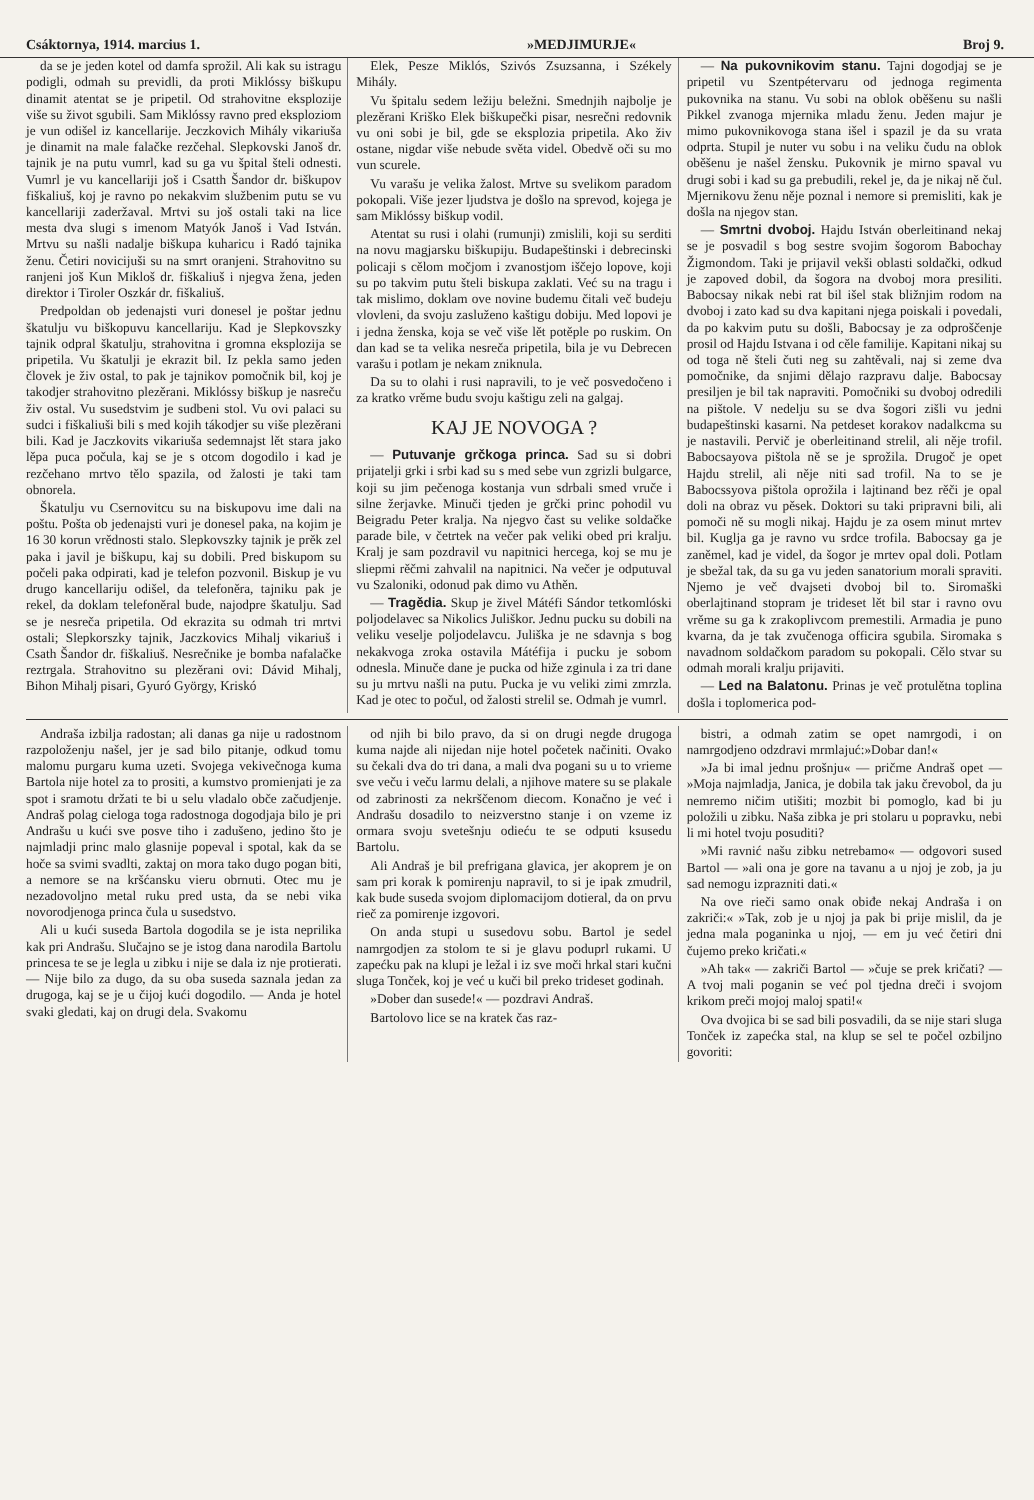Csáktornya, 1914. marcius 1. »MEDJIMURJE« Broj 9.
da se je jeden kotel od damfa sprožil. Ali kak su istragu podigli, odmah su previdli, da proti Miklóssy biškupu dinamit atentat se je pripetil. Od strahovitne eksplozije više su život sgubili. Sam Miklóssy ravno pred eksploziom je vun odišel iz kancellarije. Jeczkovich Mihály vikariuša je dinamit na male falačke rezčehal. Slepkovski Janoš dr. tajnik je na putu vumrl, kad su ga vu špital šteli odnesti. Vumrl je vu kancellariji još i Csatth Šandor dr. biškupov fiškaliuš, koj je ravno po nekakvim službenim putu se vu kancellariji zaderžaval. Mrtvi su još ostali taki na lice mesta dva slugi s imenom Matyók Janoš i Vad István. Mrtvu su našli nadalje biškupa kuharicu i Radó tajnika ženu. Četiri novicijuši su na smrt oranjeni. Strahovitno su ranjeni još Kun Mikloš dr. fiškaliuš i njegva žena, jeden direktor i Tiroler Oszkár dr. fiškaliuš.
Predpoldan ob jedenajsti vuri donesel je poštar jednu škatulju vu biškopuvu kancellariju. Kad je Slepkovszky tajnik odpral škatulju, strahovitna i gromna eksplozija se pripetila. Vu škatulji je ekrazit bil. Iz pekla samo jeden človek je živ ostal, to pak je tajnikov pomočnik bil, koj je takodjer strahovitno plezěrani. Miklóssy biškup je nasreču živ ostal. Vu susedstvim je sudbeni stol. Vu ovi palaci su sudci i fiškaliuši bili s med kojih tákodjer su više plezěrani bili. Kad je Jaczkovits vikariuša sedemnajst lět stara jako lěpa puca počula, kaj se je s otcom dogodilo i kad je rezčehano mrtvo tělo spazila, od žalosti je taki tam obnorela.
Škatulju vu Csernovitcu su na biskupovu ime dali na poštu. Pošta ob jedenajsti vuri je donesel paka, na kojim je 16 30 korun vrědnosti stalo. Slepkovszky tajnik je prěk zel paka i javil je biškupu, kaj su dobili. Pred biskupom su počeli paka odpirati, kad je telefon pozvonil. Biskup je vu drugo kancellariju odišel, da telefoněra, tajniku pak je rekel, da doklam telefoněral bude, najodpre škatulju. Sad se je nesreča pripetila. Od ekrazita su odmah tri mrtvi ostali; Slepkorszky tajnik, Jaczkovics Mihalj vikariuš i Csath Šandor dr. fiškaliuš. Nesrečnike je bomba nafalačke reztrgala. Strahovitno su plezěrani ovi: Dávid Mihalj, Bihon Mihalj pisari, Gyuró György, Kriskó
Elek, Pesze Miklós, Szivós Zsuzsanna, i Székely Mihály.
Vu špitalu sedem ležiju beležni. Smednjih najbolje je plezěrani Kriško Elek biškupečki pisar, nesrečni redovnik vu oni sobi je bil, gde se eksplozia pripetila. Ako živ ostane, nigdar više nebude světa videl. Obedvě oči su mo vun scurele.
Vu varašu je velika žalost. Mrtve su svelikom paradom pokopali. Više jezer ljudstva je došlo na sprevod, kojega je sam Miklóssy biškup vodil.
Atentat su rusi i olahi (rumunji) zmislili, koji su serditi na novu magjarsku biškupiju. Budapeštinski i debrecinski policaji s cělom močjom i zvanostjom iščejo lopove, koji su po takvim putu šteli biskupa zaklati. Već su na tragu i tak mislimo, doklam ove novine budemu čitali več budeju vlovleni, da svoju zasluženo kaštigu dobiju. Med lopovi je i jedna ženska, koja se več više lět potěple po ruskim. On dan kad se ta velika nesreča pripetila, bila je vu Debrecen varašu i potlam je nekam zniknula.
Da su to olahi i rusi napravili, to je več posvedočeno i za kratko vrěme budu svoju kaštigu zeli na galgaj.
KAJ JE NOVOGA ?
— Putuvanje grčkoga princa. Sad su si dobri prijatelji grki i srbi kad su s med sebe vun zgrizli bulgarce, koji su jim pečenoga kostanja vun sdrbali smed vruče i silne žerjavke. Minuči tjeden je grčki princ pohodil vu Beigradu Peter kralja. Na njegvo čast su velike soldačke parade bile, v četrtek na večer pak veliki obed pri kralju. Kralj je sam pozdravil vu napitnici hercega, koj se mu je sliepmi rěčmi zahvalil na napitnici. Na večer je odputuval vu Szaloniki, odonud pak dimo vu Athěn.
— Tragědia. Skup je živel Mátéfi Sándor tetkomlóski poljodelavec sa Nikolics Juliškor. Jednu pucku su dobili na veliku veselje poljodelavcu. Juliška je ne sdavnja s bog nekakvoga zroka ostavila Mátéfija i pucku je sobom odnesla. Minuče dane je pucka od hiže zginula i za tri dane su ju mrtvu našli na putu. Pucka je vu veliki zimi zmrzla. Kad je otec to počul, od žalosti strelil se. Odmah je vumrl.
— Na pukovnikovim stanu. Tajni dogodjaj se je pripetil vu Szentpétervaru od jednoga regimenta pukovnika na stanu. Vu sobi na oblok oběšenu su našli Pikkel zvanoga mjernika mladu ženu. Jeden majur je mimo pukovnikovoga stana išel i spazil je da su vrata odprta. Stupil je nuter vu sobu i na veliku čudu na oblok oběšenu je našel žensku. Pukovnik je mirno spaval vu drugi sobi i kad su ga prebudili, rekel je, da je nikaj ně čul. Mjernikovu ženu něje poznal i nemore si premisliti, kak je došla na njegov stan.
— Smrtni dvoboj. Hajdu István oberleitinand nekaj se je posvadil s bog sestre svojim šogorom Babochay Žigmondom. Taki je prijavil vekši oblasti soldački, odkud je zapoved dobil, da šogora na dvoboj mora presiliti. Babocsay nikak nebi rat bil išel stak bližnjim rodom na dvoboj i zato kad su dva kapitani njega poiskali i povedali, da po kakvim putu su došli, Babocsay je za odproščenje prosil od Hajdu Istvana i od cěle familije. Kapitani nikaj su od toga ně šteli čuti neg su zahtěvali, naj si zeme dva pomočnike, da snjimi dělajo razpravu dalje. Babocsay presiljen je bil tak napraviti. Pomočniki su dvoboj odredili na pištole. V nedelju su se dva šogori zišli vu jedni budapeštinski kasarni. Na petdeset korakov nadalkcma su je nastavili. Pervič je oberleitinand strelil, ali něje trofil. Babocsayova pištola ně se je sprožila. Drugoč je opet Hajdu strelil, ali něje niti sad trofil. Na to se je Babocssyova pištola oprožila i lajtinand bez rěči je opal doli na obraz vu pěsek. Doktori su taki pripravni bili, ali pomoči ně su mogli nikaj. Hajdu je za osem minut mrtev bil. Kuglja ga je ravno vu srdce trofila. Babocsay ga je zaněmel, kad je videl, da šogor je mrtev opal doli. Potlam je sbežal tak, da su ga vu jeden sanatorium morali spraviti. Njemo je več dvajseti dvoboj bil to. Siromaški oberlajtinand stopram je trideset lět bil star i ravno ovu vrěme su ga k zrakoplivcom premestili. Armadia je puno kvarna, da je tak zvučenoga officira sgubila. Siromaka s navadnom soldačkom paradom su pokopali. Cělo stvar su odmah morali kralju prijaviti.
— Led na Balatonu. Prinas je več protulětna toplina došla i toplomerica pod-
Andraša izbilja radostan; ali danas ga nije u radostnom razpoloženju našel, jer je sad bilo pitanje, odkud tomu malomu purgaru kuma uzeti. Svojega vekivečnoga kuma Bartola nije hotel za to prositi, a kumstvo promienjati je za spot i sramotu držati te bi u selu vladalo obče začudjenje. Andraš polag cieloga toga radostnoga dogodjaja bilo je pri Andrašu u kući sve posve tiho i zadušeno, jedino što je najmladji princ malo glasnije popeval i spotal, kak da se hoče sa svimi svadlti, zaktaj on mora tako dugo pogan biti, a nemore se na kršćansku vieru obrnuti. Otec mu je nezadovoljno metal ruku pred usta, da se nebi vika novorodjenoga princa čula u susedstvo.
Ali u kući suseda Bartola dogodila se je ista neprilika kak pri Andrašu. Slučajno se je istog dana narodila Bartolu princesa te se je legla u zibku i nije se dala iz nje protierati. — Nije bilo za dugo, da su oba suseda saznala jedan za drugoga, kaj se je u čijoj kući dogodilo. — Anda je hotel svaki gledati, kaj on drugi dela. Svakomu
od njih bi bilo pravo, da si on drugi negde drugoga kuma najde ali nijedan nije hotel početek načiniti. Ovako su čekali dva do tri dana, a mali dva pogani su u to vrieme sve veču i veču larmu delali, a njihove matere su se plakale od zabrinosti za nekrščenom diecom. Konačno je već i Andrašu dosadilo to neizverstno stanje i on vzeme iz ormara svoju svetešnju odieću te se odputi ksusedu Bartolu.
Ali Andraš je bil prefrigana glavica, jer akoprem je on sam pri korak k pomirenju napravil, to si je ipak zmudril, kak bude suseda svojom diplomacijom dotieral, da on prvu rieč za pomirenje izgovori.
On anda stupi u susedovu sobu. Bartol je sedel namrgodjen za stolom te si je glavu poduprl rukami. U zapećku pak na klupi je ležal i iz sve moči hrkal stari kučni sluga Tonček, koj je već u kuči bil preko trideset godinah.
»Dober dan susede!« — pozdravi Andraš.
Bartolovo lice se na kratek čas raz-
bistri, a odmah zatim se opet namrgodi, i on namrgodjeno odzdravi mrmlajuć:»Dobar dan!«
»Ja bi imal jednu prošnju« — pričme Andraš opet — »Moja najmladja, Janica, je dobila tak jaku črevobol, da ju nemremo ničim utišiti; mozbit bi pomoglo, kad bi ju položili u zibku. Naša zibka je pri stolaru u popravku, nebi li mi hotel tvoju posuditi?
»Mi ravnić našu zibku netrebamo« — odgovori sused Bartol — »ali ona je gore na tavanu a u njoj je zob, ja ju sad nemogu izprazniti dati.«
Na ove rieči samo onak obiđe nekaj Andraša i on zakriči:« »Tak, zob je u njoj ja pak bi prije mislil, da je jedna mala poganinka u njoj, — em ju već četiri dni čujemo preko kričati.«
»Ah tak« — zakriči Bartol — »čuje se prek kričati? — A tvoj mali poganin se već pol tjedna dreči i svojom krikom preči mojoj maloj spati!«
Ova dvojica bi se sad bili posvadili, da se nije stari sluga Tonček iz zapećka stal, na klup se sel te počel ozbiljno govoriti: